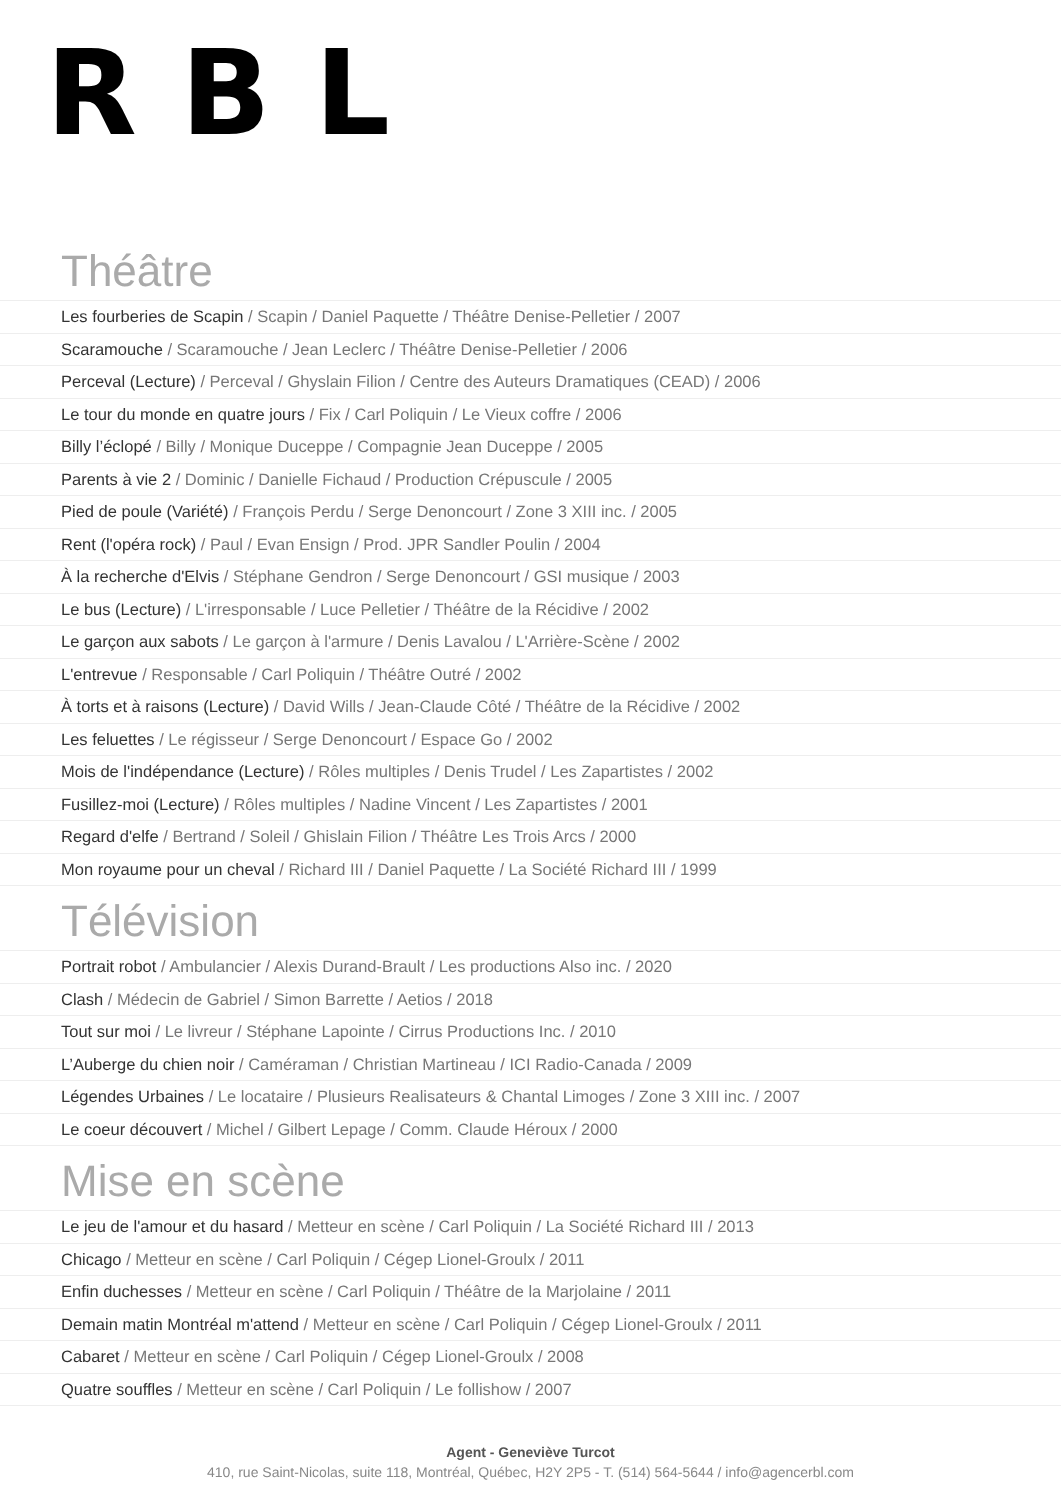RBL
Théâtre
Les fourberies de Scapin / Scapin / Daniel Paquette / Théâtre Denise-Pelletier / 2007
Scaramouche / Scaramouche / Jean Leclerc / Théâtre Denise-Pelletier / 2006
Perceval (Lecture) / Perceval / Ghyslain Filion / Centre des Auteurs Dramatiques (CEAD) / 2006
Le tour du monde en quatre jours / Fix / Carl Poliquin / Le Vieux coffre / 2006
Billy l’éclopé / Billy / Monique Duceppe / Compagnie Jean Duceppe / 2005
Parents à vie 2 / Dominic / Danielle Fichaud / Production Crépuscule / 2005
Pied de poule (Variété) / François Perdu / Serge Denoncourt / Zone 3 XIII inc. / 2005
Rent (l'opéra rock) / Paul / Evan Ensign / Prod. JPR Sandler Poulin / 2004
À la recherche d'Elvis / Stéphane Gendron / Serge Denoncourt / GSI musique / 2003
Le bus (Lecture) / L'irresponsable / Luce Pelletier / Théâtre de la Récidive / 2002
Le garçon aux sabots / Le garçon à l'armure / Denis Lavalou / L'Arrière-Scène / 2002
L'entrevue / Responsable / Carl Poliquin / Théâtre Outré / 2002
À torts et à raisons (Lecture) / David Wills / Jean-Claude Côté / Théâtre de la Récidive / 2002
Les feluettes / Le régisseur / Serge Denoncourt / Espace Go / 2002
Mois de l'indépendance (Lecture) / Rôles multiples / Denis Trudel / Les Zapartistes / 2002
Fusillez-moi (Lecture) / Rôles multiples / Nadine Vincent / Les Zapartistes / 2001
Regard d'elfe / Bertrand / Soleil / Ghislain Filion / Théâtre Les Trois Arcs / 2000
Mon royaume pour un cheval / Richard III / Daniel Paquette / La Société Richard III / 1999
Télévision
Portrait robot / Ambulancier / Alexis Durand-Brault / Les productions Also inc. / 2020
Clash / Médecin de Gabriel / Simon Barrette / Aetios / 2018
Tout sur moi / Le livreur / Stéphane Lapointe / Cirrus Productions Inc. / 2010
L’Auberge du chien noir / Caméraman / Christian Martineau / ICI Radio-Canada / 2009
Légendes Urbaines / Le locataire / Plusieurs Realisateurs & Chantal Limoges / Zone 3 XIII inc. / 2007
Le coeur découvert / Michel / Gilbert Lepage / Comm. Claude Héroux / 2000
Mise en scène
Le jeu de l'amour et du hasard / Metteur en scène / Carl Poliquin / La Société Richard III / 2013
Chicago / Metteur en scène / Carl Poliquin / Cégep Lionel-Groulx / 2011
Enfin duchesses / Metteur en scène / Carl Poliquin / Théâtre de la Marjolaine / 2011
Demain matin Montréal m'attend / Metteur en scène / Carl Poliquin / Cégep Lionel-Groulx / 2011
Cabaret / Metteur en scène / Carl Poliquin / Cégep Lionel-Groulx / 2008
Quatre souffles / Metteur en scène / Carl Poliquin / Le follishow / 2007
Agent - Geneviève Turcot
410, rue Saint-Nicolas, suite 118, Montréal, Québec, H2Y 2P5 - T. (514) 564-5644 / info@agencerbl.com